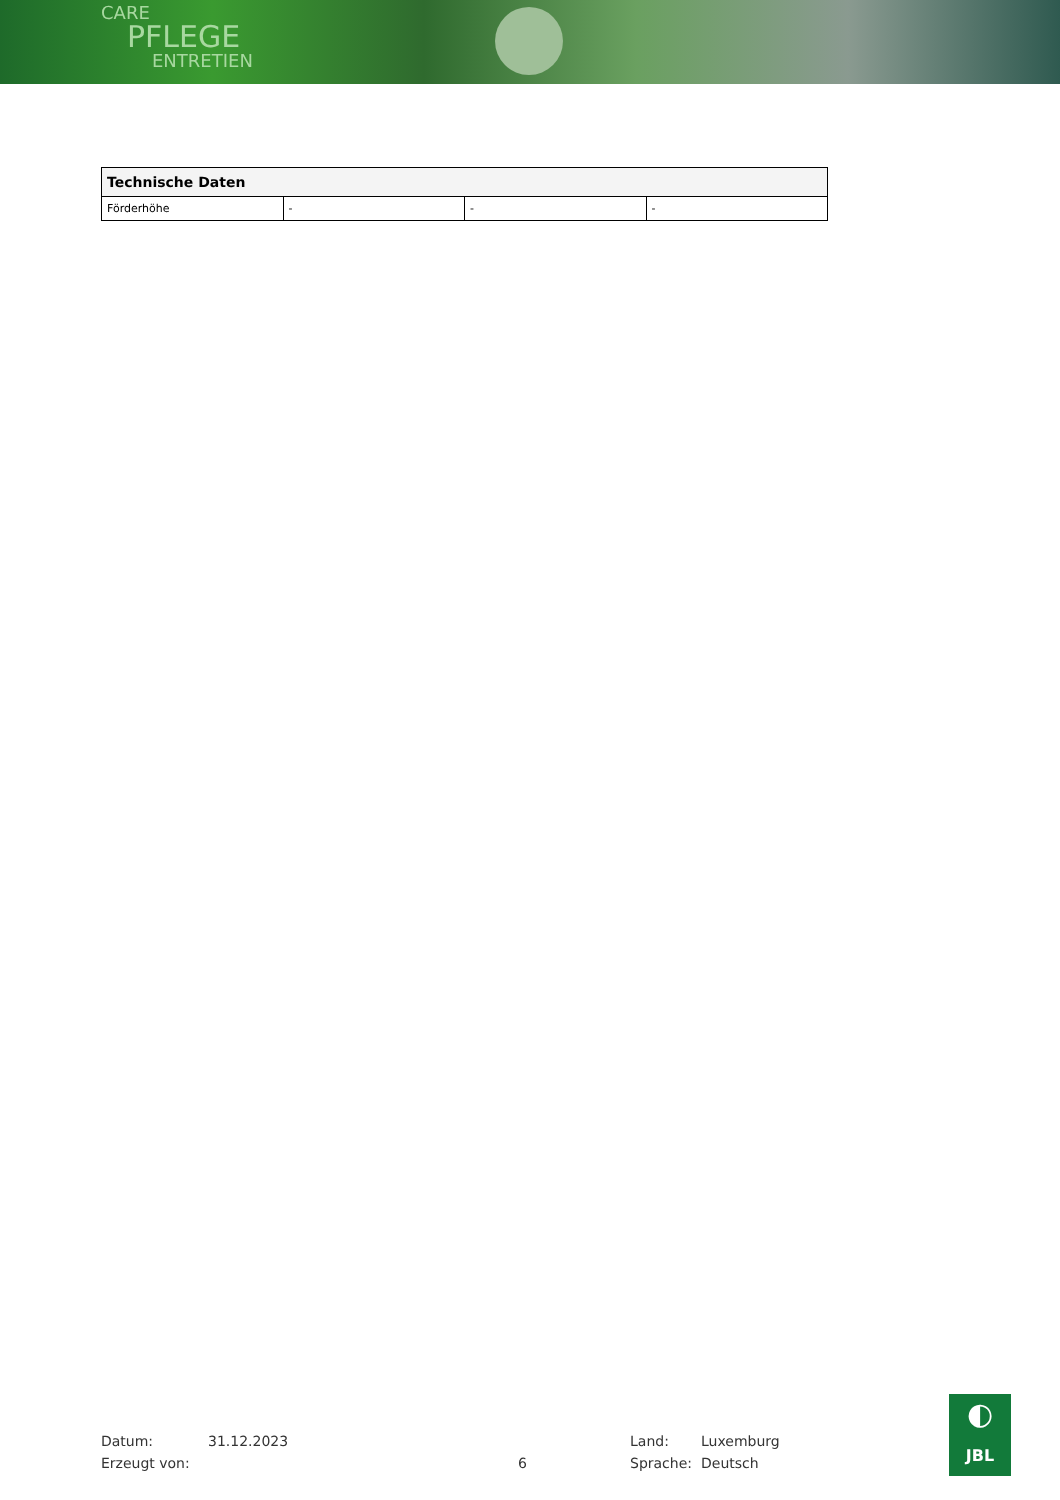CARE
PFLEGE
ENTRETIEN
| Technische Daten | | | |
| --- | --- | --- | --- |
| Förderhöhe | - | - | - |
Datum:
Erzeugt von:
31.12.2023
6 Land:
Sprache:
Luxemburg
Deutsch
◐
JBL